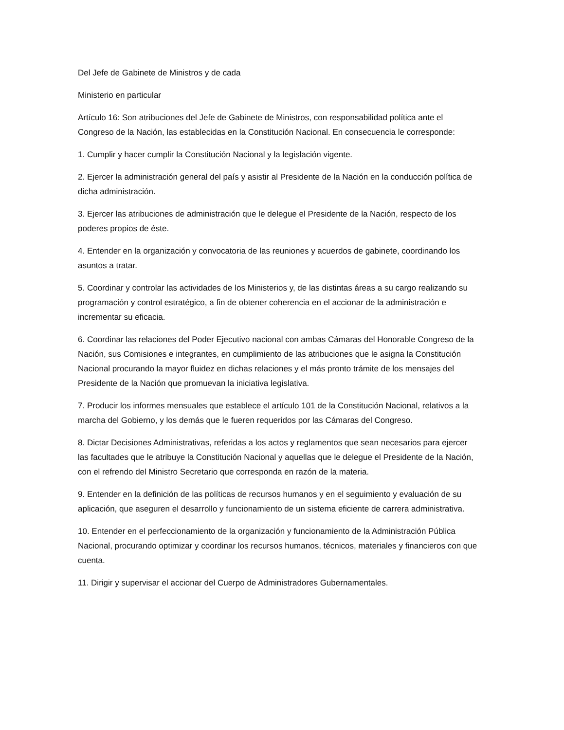Del Jefe de Gabinete de Ministros y de cada
Ministerio en particular
Artículo 16: Son atribuciones del Jefe de Gabinete de Ministros, con responsabilidad política ante el Congreso de la Nación, las establecidas en la Constitución Nacional. En consecuencia le corresponde:
1. Cumplir y hacer cumplir la Constitución Nacional y la legislación vigente.
2. Ejercer la administración general del país y asistir al Presidente de la Nación en la conducción política de dicha administración.
3. Ejercer las atribuciones de administración que le delegue el Presidente de la Nación, respecto de los poderes propios de éste.
4. Entender en la organización y convocatoria de las reuniones y acuerdos de gabinete, coordinando los asuntos a tratar.
5. Coordinar y controlar las actividades de los Ministerios y, de las distintas áreas a su cargo realizando su programación y control estratégico, a fin de obtener coherencia en el accionar de la administración e incrementar su eficacia.
6. Coordinar las relaciones del Poder Ejecutivo nacional con ambas Cámaras del Honorable Congreso de la Nación, sus Comisiones e integrantes, en cumplimiento de las atribuciones que le asigna la Constitución Nacional procurando la mayor fluidez en dichas relaciones y el más pronto trámite de los mensajes del Presidente de la Nación que promuevan la iniciativa legislativa.
7. Producir los informes mensuales que establece el artículo 101 de la Constitución Nacional, relativos a la marcha del Gobierno, y los demás que le fueren requeridos por las Cámaras del Congreso.
8. Dictar Decisiones Administrativas, referidas a los actos y reglamentos que sean necesarios para ejercer las facultades que le atribuye la Constitución Nacional y aquellas que le delegue el Presidente de la Nación, con el refrendo del Ministro Secretario que corresponda en razón de la materia.
9. Entender en la definición de las políticas de recursos humanos y en el seguimiento y evaluación de su aplicación, que aseguren el desarrollo y funcionamiento de un sistema eficiente de carrera administrativa.
10. Entender en el perfeccionamiento de la organización y funcionamiento de la Administración Pública Nacional, procurando optimizar y coordinar los recursos humanos, técnicos, materiales y financieros con que cuenta.
11. Dirigir y supervisar el accionar del Cuerpo de Administradores Gubernamentales.